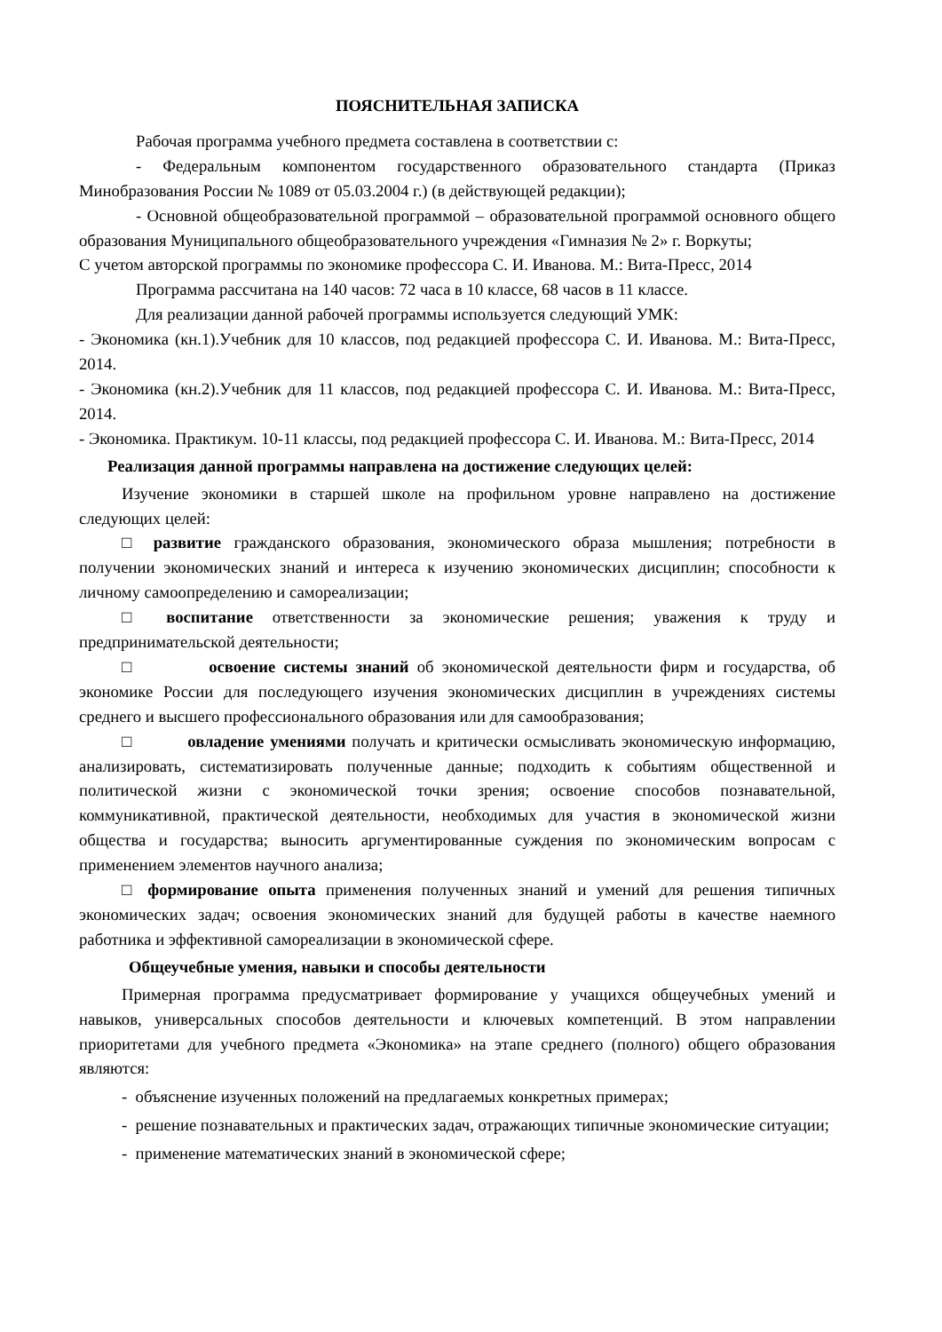ПОЯСНИТЕЛЬНАЯ ЗАПИСКА
Рабочая программа учебного предмета составлена в соответствии с:
- Федеральным компонентом государственного образовательного стандарта (Приказ Минобразования России № 1089 от 05.03.2004 г.) (в действующей редакции);
- Основной общеобразовательной программой – образовательной программой основного общего образования Муниципального общеобразовательного учреждения «Гимназия № 2» г. Воркуты;
С учетом авторской программы по экономике профессора С. И. Иванова. М.: Вита-Пресс, 2014
Программа рассчитана на 140 часов: 72 часа в 10 классе, 68 часов в 11 классе.
Для реализации данной рабочей программы используется следующий УМК:
- Экономика (кн.1).Учебник для 10 классов, под редакцией профессора С. И. Иванова. М.: Вита-Пресс, 2014.
- Экономика (кн.2).Учебник для 11 классов, под редакцией профессора С. И. Иванова. М.: Вита-Пресс, 2014.
- Экономика. Практикум. 10-11 классы, под редакцией профессора С. И. Иванова. М.: Вита-Пресс, 2014
Реализация данной программы направлена на достижение следующих целей:
Изучение экономики в старшей школе на профильном уровне направлено на достижение следующих целей:
□ развитие гражданского образования, экономического образа мышления; потребности в получении экономических знаний и интереса к изучению экономических дисциплин; способности к личному самоопределению и самореализации;
□ воспитание ответственности за экономические решения; уважения к труду и предпринимательской деятельности;
□ освоение системы знаний об экономической деятельности фирм и государства, об экономике России для последующего изучения экономических дисциплин в учреждениях системы среднего и высшего профессионального образования или для самообразования;
□ овладение умениями получать и критически осмысливать экономическую информацию, анализировать, систематизировать полученные данные; подходить к событиям общественной и политической жизни с экономической точки зрения; освоение способов познавательной, коммуникативной, практической деятельности, необходимых для участия в экономической жизни общества и государства; выносить аргументированные суждения по экономическим вопросам с применением элементов научного анализа;
□ формирование опыта применения полученных знаний и умений для решения типичных экономических задач; освоения экономических знаний для будущей работы в качестве наемного работника и эффективной самореализации в экономической сфере.
Общеучебные умения, навыки и способы деятельности
Примерная программа предусматривает формирование у учащихся общеучебных умений и навыков, универсальных способов деятельности и ключевых компетенций. В этом направлении приоритетами для учебного предмета «Экономика» на этапе среднего (полного) общего образования являются:
- объяснение изученных положений на предлагаемых конкретных примерах;
- решение познавательных и практических задач, отражающих типичные экономические ситуации;
- применение математических знаний в экономической сфере;